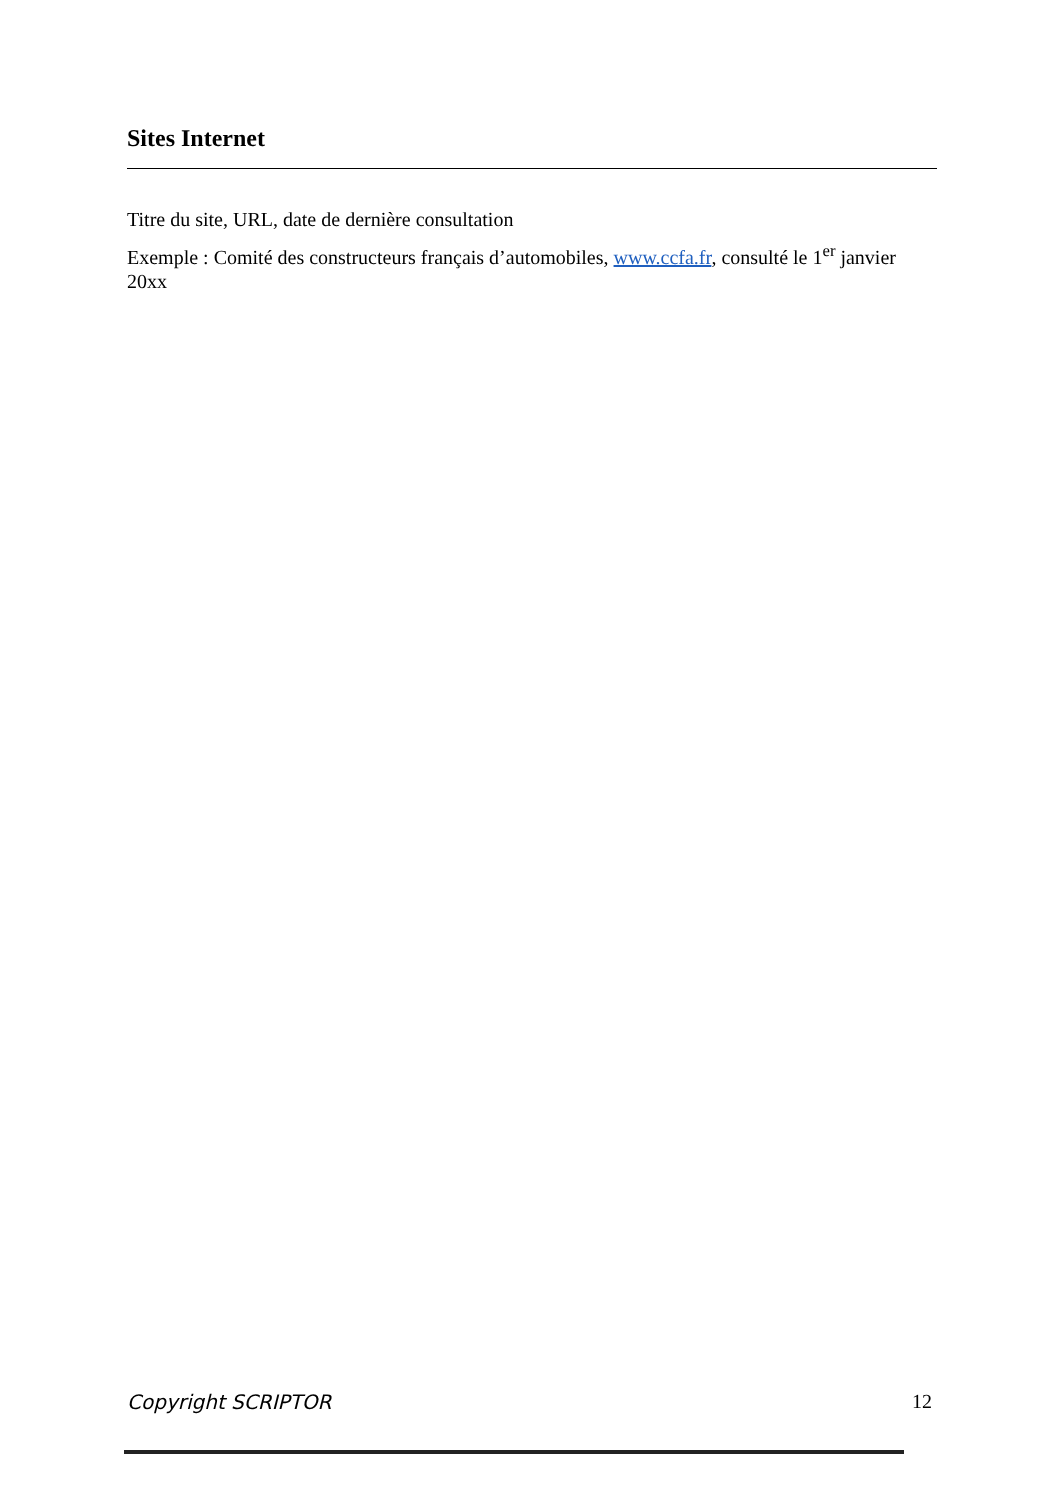Sites Internet
Titre du site, URL, date de dernière consultation
Exemple : Comité des constructeurs français d’automobiles, www.ccfa.fr, consulté le 1<sup>er</sup> janvier 20xx
Copyright SCRIPTOR 12